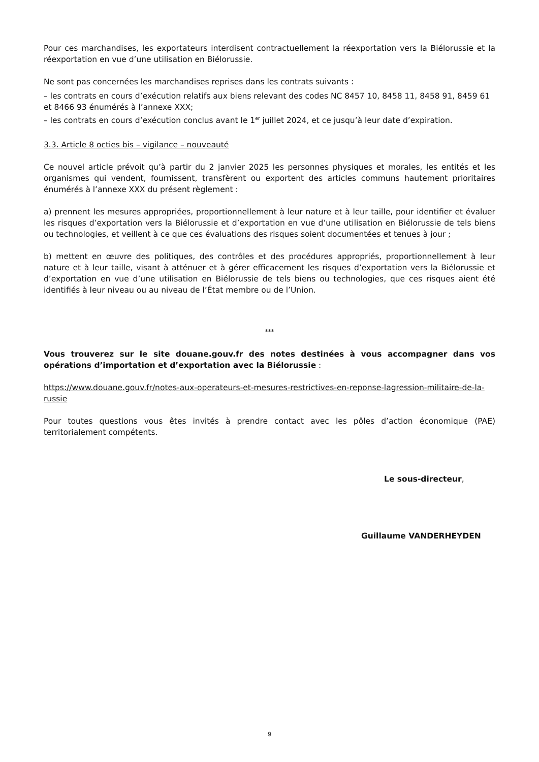Pour ces marchandises, les exportateurs interdisent contractuellement la réexportation vers la Biélorussie et la réexportation en vue d’une utilisation en Biélorussie.
Ne sont pas concernées les marchandises reprises dans les contrats suivants :
– les contrats en cours d’exécution relatifs aux biens relevant des codes NC 8457 10, 8458 11, 8458 91, 8459 61 et 8466 93 énumérés à l’annexe XXX;
– les contrats en cours d’exécution conclus avant le 1<sup>er</sup> juillet 2024, et ce jusqu’à leur date d’expiration.
3.3. Article 8 octies bis – vigilance – nouveauté
Ce nouvel article prévoit qu’à partir du 2 janvier 2025 les personnes physiques et morales, les entités et les organismes qui vendent, fournissent, transfèrent ou exportent des articles communs hautement prioritaires énumérés à l’annexe XXX du présent règlement :
a) prennent les mesures appropriées, proportionnellement à leur nature et à leur taille, pour identifier et évaluer les risques d’exportation vers la Biélorussie et d’exportation en vue d’une utilisation en Biélorussie de tels biens ou technologies, et veillent à ce que ces évaluations des risques soient documentées et tenues à jour ;
b) mettent en œuvre des politiques, des contrôles et des procédures appropriés, proportionnellement à leur nature et à leur taille, visant à atténuer et à gérer efficacement les risques d’exportation vers la Biélorussie et d’exportation en vue d’une utilisation en Biélorussie de tels biens ou technologies, que ces risques aient été identifiés à leur niveau ou au niveau de l’État membre ou de l’Union.
***
Vous trouverez sur le site douane.gouv.fr des notes destinées à vous accompagner dans vos opérations d’importation et d’exportation avec la Biélorussie :
https://www.douane.gouv.fr/notes-aux-operateurs-et-mesures-restrictives-en-reponse-lagression-militaire-de-la-russie
Pour toutes questions vous êtes invités à prendre contact avec les pôles d’action économique (PAE) territorialement compétents.
Le sous-directeur,
Guillaume VANDERHEYDEN
9